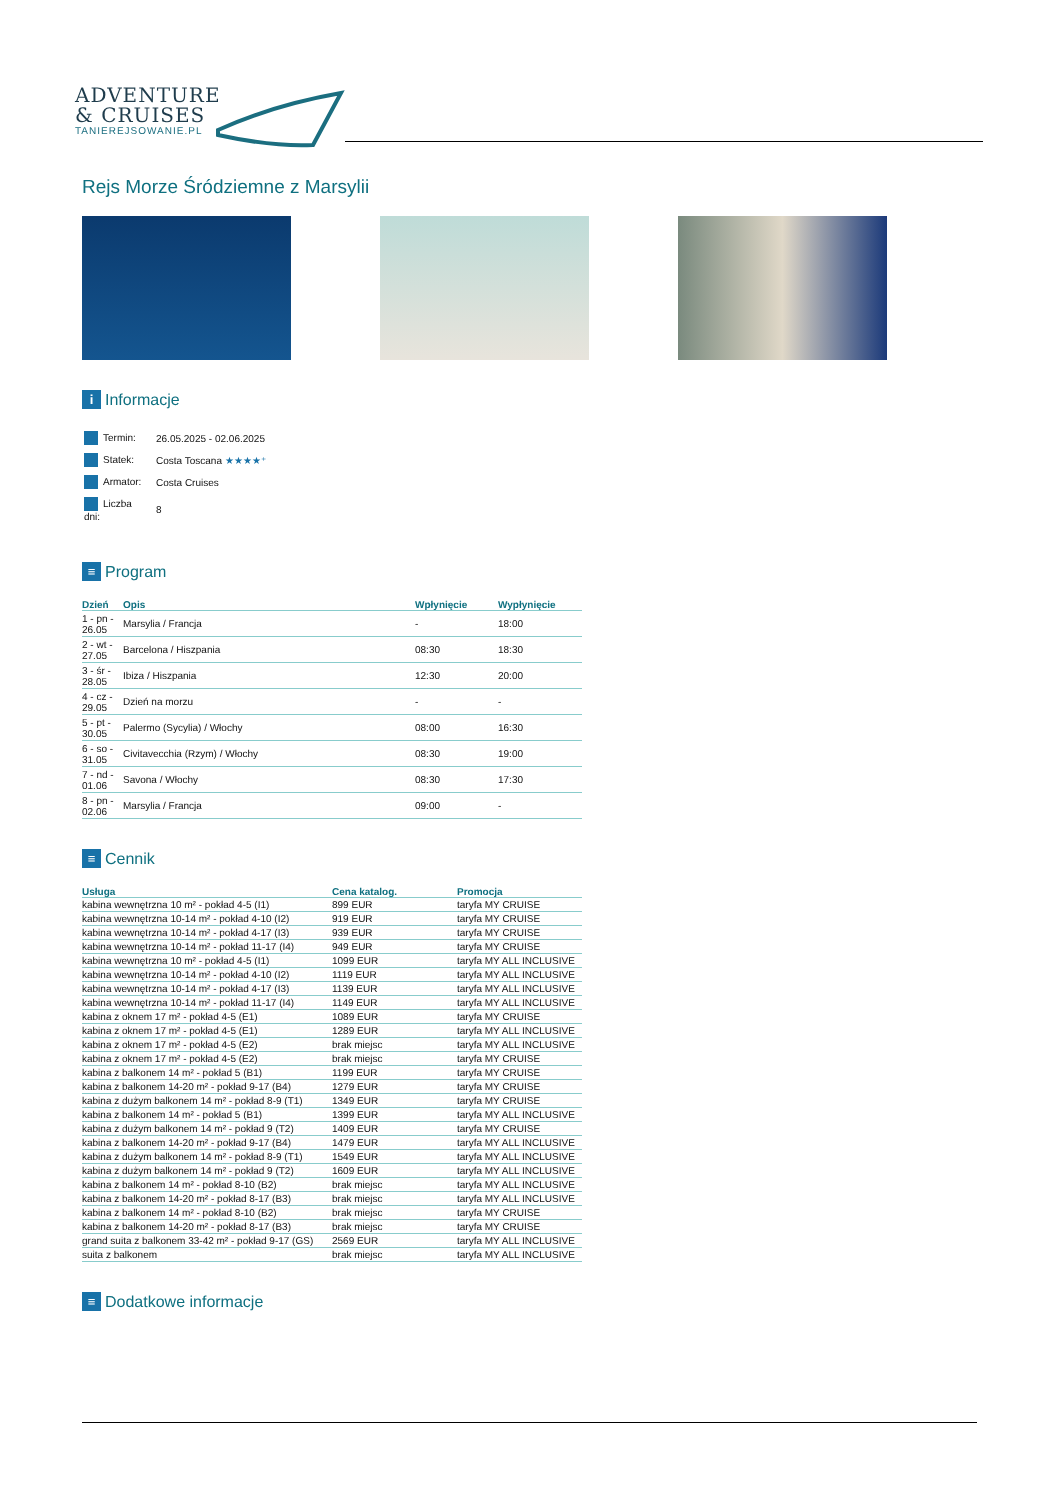ADVENTURE
& CRUISES
TANIEREJSOWANIE.PL
Rejs Morze Śródziemne z Marsylii
i Informacje
| Termin: | 26.05.2025 - 02.06.2025 |
| Statek: | Costa Toscana ★★★★⁺ |
| Armator: | Costa Cruises |
| Liczba dni: | 8 |
≡ Program
| Dzień | Opis | Wpłynięcie | Wypłynięcie |
| --- | --- | --- | --- |
| 1 - pn - 26.05 | Marsylia / Francja | - | 18:00 |
| 2 - wt - 27.05 | Barcelona / Hiszpania | 08:30 | 18:30 |
| 3 - śr - 28.05 | Ibiza / Hiszpania | 12:30 | 20:00 |
| 4 - cz - 29.05 | Dzień na morzu | - | - |
| 5 - pt - 30.05 | Palermo (Sycylia) / Włochy | 08:00 | 16:30 |
| 6 - so - 31.05 | Civitavecchia (Rzym) / Włochy | 08:30 | 19:00 |
| 7 - nd - 01.06 | Savona / Włochy | 08:30 | 17:30 |
| 8 - pn - 02.06 | Marsylia / Francja | 09:00 | - |
≡ Cennik
| Usługa | Cena katalog. | Promocja |
| --- | --- | --- |
| kabina wewnętrzna 10 m² - pokład 4-5 (I1) | 899 EUR | taryfa MY CRUISE |
| kabina wewnętrzna 10-14 m² - pokład 4-10 (I2) | 919 EUR | taryfa MY CRUISE |
| kabina wewnętrzna 10-14 m² - pokład 4-17 (I3) | 939 EUR | taryfa MY CRUISE |
| kabina wewnętrzna 10-14 m² - pokład 11-17 (I4) | 949 EUR | taryfa MY CRUISE |
| kabina wewnętrzna 10 m² - pokład 4-5 (I1) | 1099 EUR | taryfa MY ALL INCLUSIVE |
| kabina wewnętrzna 10-14 m² - pokład 4-10 (I2) | 1119 EUR | taryfa MY ALL INCLUSIVE |
| kabina wewnętrzna 10-14 m² - pokład 4-17 (I3) | 1139 EUR | taryfa MY ALL INCLUSIVE |
| kabina wewnętrzna 10-14 m² - pokład 11-17 (I4) | 1149 EUR | taryfa MY ALL INCLUSIVE |
| kabina z oknem 17 m² - pokład 4-5 (E1) | 1089 EUR | taryfa MY CRUISE |
| kabina z oknem 17 m² - pokład 4-5 (E1) | 1289 EUR | taryfa MY ALL INCLUSIVE |
| kabina z oknem 17 m² - pokład 4-5 (E2) | brak miejsc | taryfa MY ALL INCLUSIVE |
| kabina z oknem 17 m² - pokład 4-5 (E2) | brak miejsc | taryfa MY CRUISE |
| kabina z balkonem 14 m² - pokład 5 (B1) | 1199 EUR | taryfa MY CRUISE |
| kabina z balkonem 14-20 m² - pokład 9-17 (B4) | 1279 EUR | taryfa MY CRUISE |
| kabina z dużym balkonem 14 m² - pokład 8-9 (T1) | 1349 EUR | taryfa MY CRUISE |
| kabina z balkonem 14 m² - pokład 5 (B1) | 1399 EUR | taryfa MY ALL INCLUSIVE |
| kabina z dużym balkonem 14 m² - pokład 9 (T2) | 1409 EUR | taryfa MY CRUISE |
| kabina z balkonem 14-20 m² - pokład 9-17 (B4) | 1479 EUR | taryfa MY ALL INCLUSIVE |
| kabina z dużym balkonem 14 m² - pokład 8-9 (T1) | 1549 EUR | taryfa MY ALL INCLUSIVE |
| kabina z dużym balkonem 14 m² - pokład 9 (T2) | 1609 EUR | taryfa MY ALL INCLUSIVE |
| kabina z balkonem 14 m² - pokład 8-10 (B2) | brak miejsc | taryfa MY ALL INCLUSIVE |
| kabina z balkonem 14-20 m² - pokład 8-17 (B3) | brak miejsc | taryfa MY ALL INCLUSIVE |
| kabina z balkonem 14 m² - pokład 8-10 (B2) | brak miejsc | taryfa MY CRUISE |
| kabina z balkonem 14-20 m² - pokład 8-17 (B3) | brak miejsc | taryfa MY CRUISE |
| grand suita z balkonem 33-42 m² - pokład 9-17 (GS) | 2569 EUR | taryfa MY ALL INCLUSIVE |
| suita z balkonem | brak miejsc | taryfa MY ALL INCLUSIVE |
≡ Dodatkowe informacje